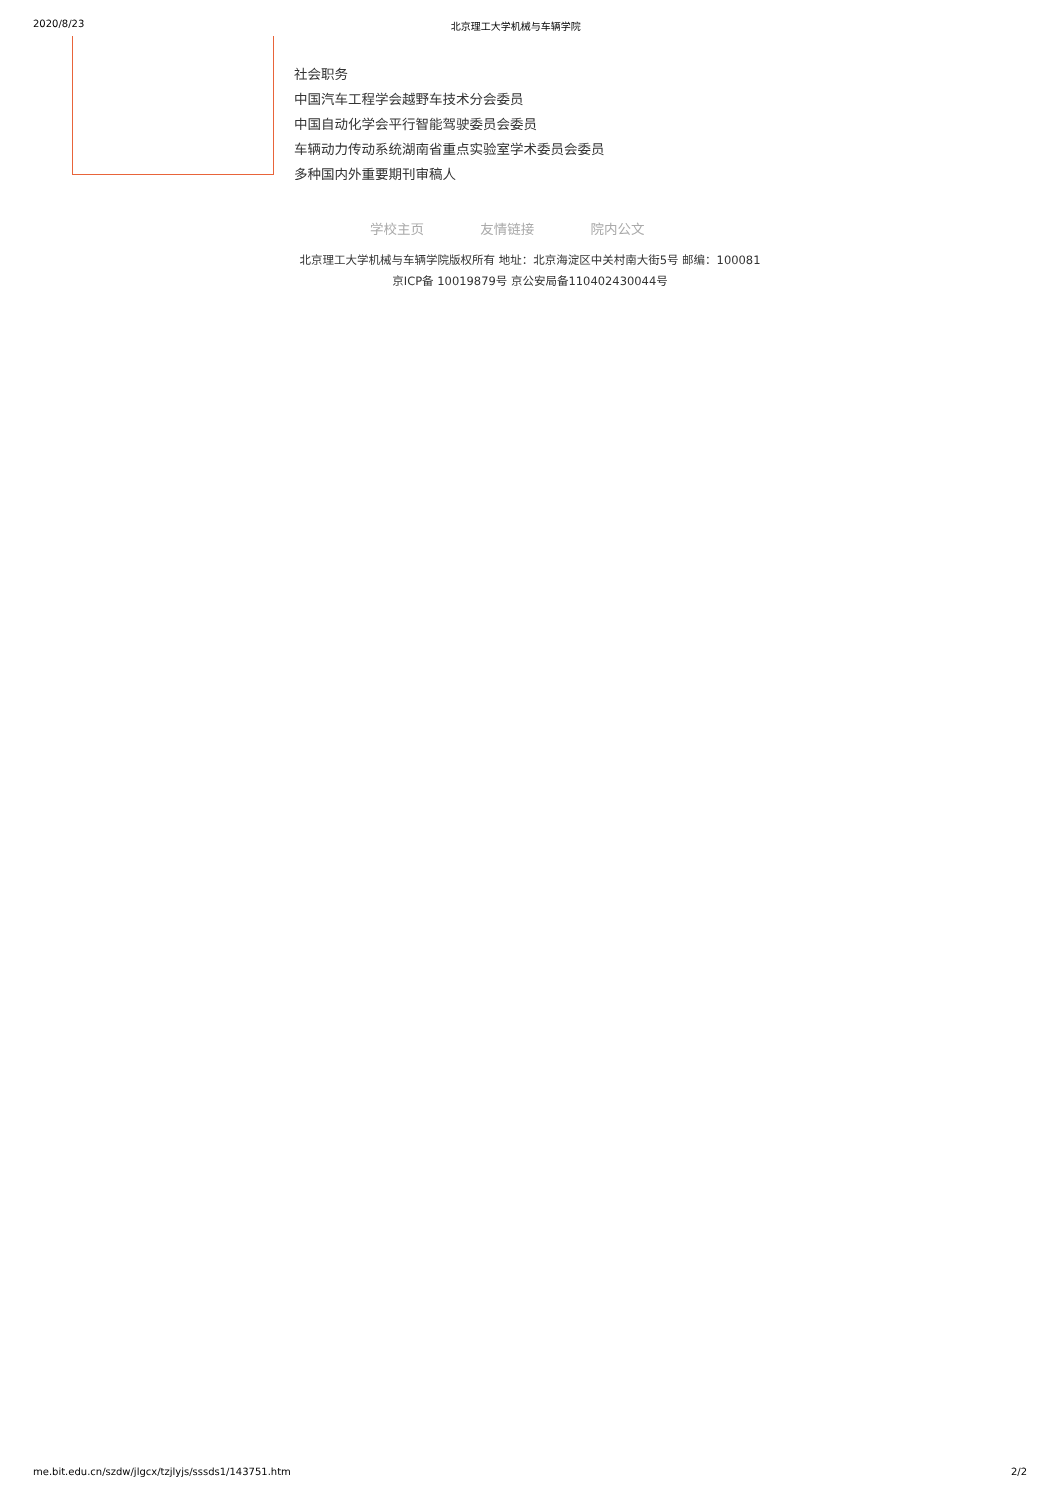2020/8/23 北京理工大学机械与车辆学院
社会职务
中国汽车工程学会越野车技术分会委员
中国自动化学会平行智能驾驶委员会委员
车辆动力传动系统湖南省重点实验室学术委员会委员
多种国内外重要期刊审稿人
学校主页 友情链接 院内公文
北京理工大学机械与车辆学院版权所有 地址：北京海淀区中关村南大街5号 邮编：100081
京ICP备 10019879号 京公安局备110402430044号
me.bit.edu.cn/szdw/jlgcx/tzjlyjs/sssds1/143751.htm 2/2